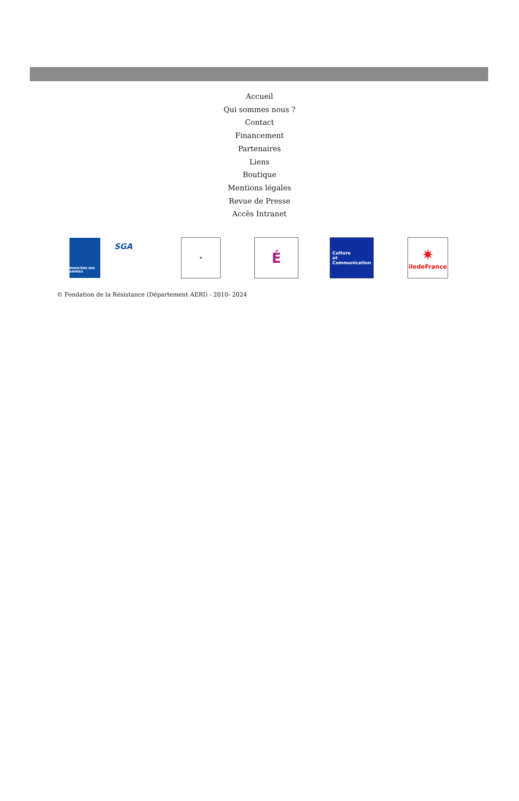Accueil
Qui sommes nous ?
Contact
Financement
Partenaires
Liens
Boutique
Mentions légales
Revue de Presse
Accès Intranet
MINISTÈRE DES ARMÉES
SGA
✦
É
Culture
et
Communication
✷
îledeFrance
© Fondation de la Résistance (Département AERI) - 2010- 2024